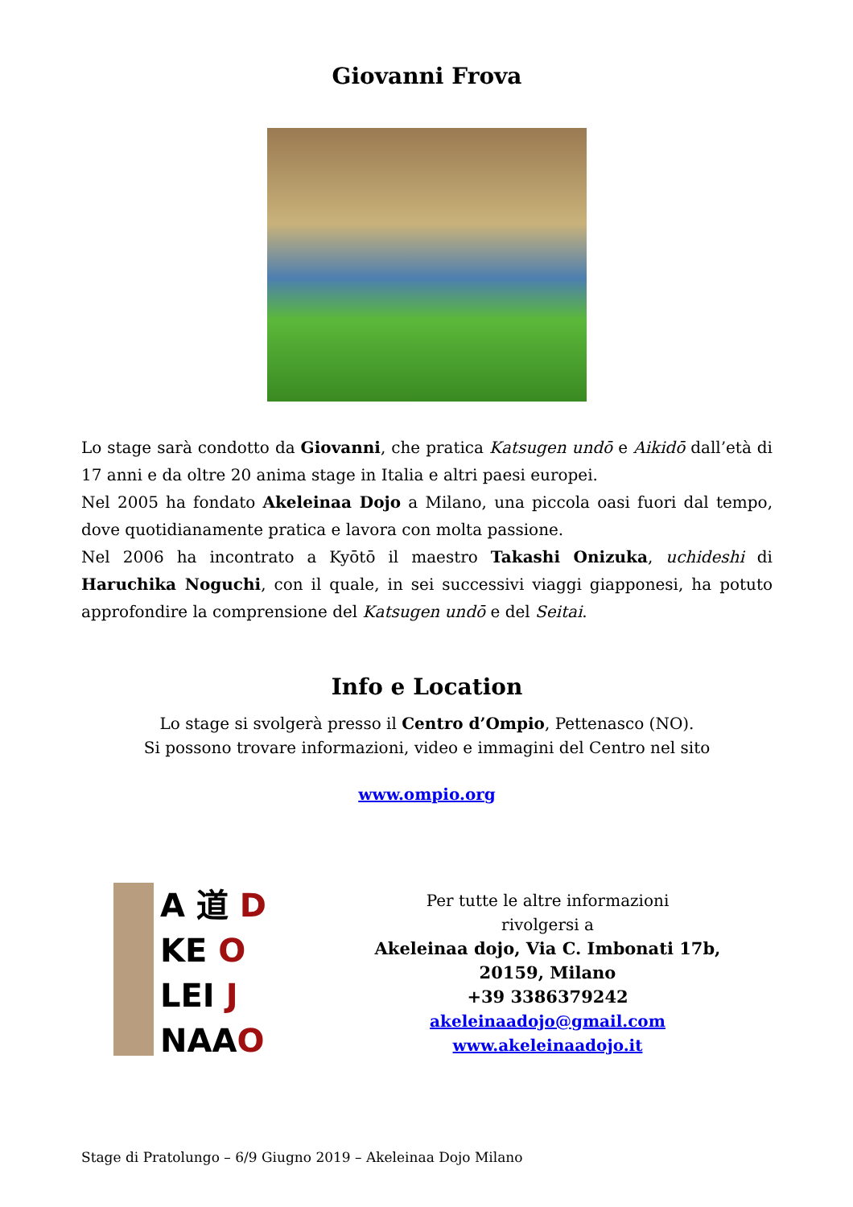Giovanni Frova
Lo stage sarà condotto da Giovanni, che pratica Katsugen undō e Aikidō dall’età di 17 anni e da oltre 20 anima stage in Italia e altri paesi europei.
Nel 2005 ha fondato Akeleinaa Dojo a Milano, una piccola oasi fuori dal tempo, dove quotidianamente pratica e lavora con molta passione.
Nel 2006 ha incontrato a Kyōtō il maestro Takashi Onizuka, uchideshi di Haruchika Noguchi, con il quale, in sei successivi viaggi giapponesi, ha potuto approfondire la comprensione del Katsugen undō e del Seitai.
Info e Location
Lo stage si svolgerà presso il Centro d’Ompio, Pettenasco (NO).
Si possono trovare informazioni, video e immagini del Centro nel sito
www.ompio.org
A 道 D
KE O
LEI J
NAAO
Per tutte le altre informazioni
rivolgersi a
Akeleinaa dojo, Via C. Imbonati 17b,
20159, Milano
+39 3386379242
akeleinaadojo@gmail.com
www.akeleinaadojo.it
Stage di Pratolungo – 6/9 Giugno 2019 – Akeleinaa Dojo Milano